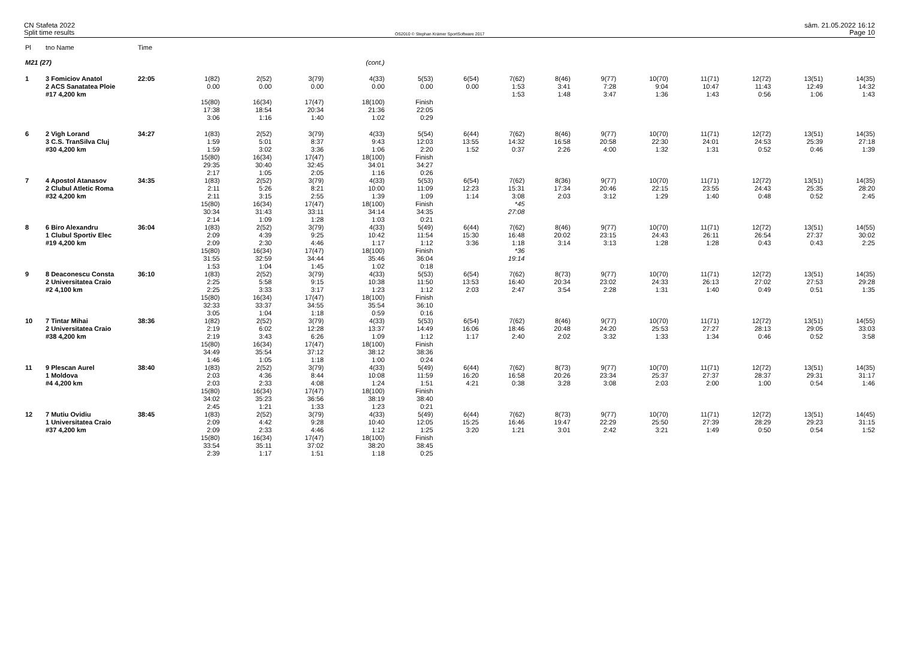CN Stafeta 2022
Split time results
OS2010 © Stephan Krämer SportSoftware 2017
sâm. 21.05.2022 16:12
Page 10
| Pl | tno Name | Time | | | | | | | | | | | | | | |
| --- | --- | --- | --- | --- | --- | --- | --- | --- | --- | --- | --- | --- | --- | --- | --- | --- |
| M21 (27) | | | (cont.) | | | | | | | | | | | | | |
| 1 | 3 Fomiciov Anatol 2 ACS Sanatatea Ploie #17 4,200 km | 22:05 | 1(82) 0.00 | 2(52) 0.00 | 3(79) 0.00 | 4(33) 0.00 | 5(53) 0.00 | 6(54) 0.00 | 7(62) 1:53 1:53 | 8(46) 3:41 1:48 | 9(77) 7:28 3:47 | 10(70) 9:04 1:36 | 11(71) 10:47 1:43 | 12(72) 11:43 0:56 | 13(51) 12:49 1:06 | 14(35) 14:32 1:43 |
| | | | 15(80) 17:38 3:06 | 16(34) 18:54 1:16 | 17(47) 20:34 1:40 | 18(100) 21:36 1:02 | Finish 22:05 0:29 | | | | | | | | | |
| 6 | 2 Vigh Lorand 3 C.S. TranSilva Cluj #30 4,200 km | 34:27 | 1(83) 1:59 1:59 | 2(52) 5:01 3:02 | 3(79) 8:37 3:36 | 4(33) 9:43 1:06 | 5(54) 12:03 2:20 | 6(44) 13:55 1:52 | 7(62) 14:32 0:37 | 8(46) 16:58 2:26 | 9(77) 20:58 4:00 | 10(70) 22:30 1:32 | 11(71) 24:01 1:31 | 12(72) 24:53 0:52 | 13(51) 25:39 0:46 | 14(35) 27:18 1:39 |
| | | | 15(80) 29:35 2:17 | 16(34) 30:40 1:05 | 17(47) 32:45 2:05 | 18(100) 34:01 1:16 | Finish 34:27 0:26 | | | | | | | | | |
| 7 | 4 Apostol Atanasov 2 Clubul Atletic Roma #32 4,200 km | 34:35 | 1(83) 2:11 2:11 | 2(52) 5:26 3:15 | 3(79) 8:21 2:55 | 4(33) 10:00 1:39 | 5(53) 11:09 1:09 | 6(54) 12:23 1:14 | 7(62) 15:31 3:08 | 8(36) 17:34 2:03 | 9(77) 20:46 3:12 | 10(70) 22:15 1:29 | 11(71) 23:55 1:40 | 12(72) 24:43 0:48 | 13(51) 25:35 0:52 | 14(35) 28:20 2:45 |
| | | | 15(80) 30:34 2:14 | 16(34) 31:43 1:09 | 17(47) 33:11 1:28 | 18(100) 34:14 1:03 | Finish 34:35 0:21 | | *45 27:08 | | | | | | | |
| 8 | 6 Biro Alexandru 1 Clubul Sportiv Elec #19 4,200 km | 36:04 | 1(83) 2:09 2:09 | 2(52) 4:39 2:30 | 3(79) 9:25 4:46 | 4(33) 10:42 1:17 | 5(49) 11:54 1:12 | 6(44) 15:30 3:36 | 7(62) 16:48 1:18 | 8(46) 20:02 3:14 | 9(77) 23:15 3:13 | 10(70) 24:43 1:28 | 11(71) 26:11 1:28 | 12(72) 26:54 0:43 | 13(51) 27:37 0:43 | 14(55) 30:02 2:25 |
| | | | 15(80) 31:55 1:53 | 16(34) 32:59 1:04 | 17(47) 34:44 1:45 | 18(100) 35:46 1:02 | Finish 36:04 0:18 | | *36 19:14 | | | | | | | |
| 9 | 8 Deaconescu Consta 2 Universitatea Craio #2 4,100 km | 36:10 | 1(83) 2:25 2:25 | 2(52) 5:58 3:33 | 3(79) 9:15 3:17 | 4(33) 10:38 1:23 | 5(53) 11:50 1:12 | 6(54) 13:53 2:03 | 7(62) 16:40 2:47 | 8(73) 20:34 3:54 | 9(77) 23:02 2:28 | 10(70) 24:33 1:31 | 11(71) 26:13 1:40 | 12(72) 27:02 0:49 | 13(51) 27:53 0:51 | 14(35) 29:28 1:35 |
| | | | 15(80) 32:33 3:05 | 16(34) 33:37 1:04 | 17(47) 34:55 1:18 | 18(100) 35:54 0:59 | Finish 36:10 0:16 | | | | | | | | | |
| 10 | 7 Tintar Mihai 2 Universitatea Craio #38 4,200 km | 38:36 | 1(82) 2:19 2:19 | 2(52) 6:02 3:43 | 3(79) 12:28 6:26 | 4(33) 13:37 1:09 | 5(53) 14:49 1:12 | 6(54) 16:06 1:17 | 7(62) 18:46 2:40 | 8(46) 20:48 2:02 | 9(77) 24:20 3:32 | 10(70) 25:53 1:33 | 11(71) 27:27 1:34 | 12(72) 28:13 0:46 | 13(51) 29:05 0:52 | 14(55) 33:03 3:58 |
| | | | 15(80) 34:49 1:46 | 16(34) 35:54 1:05 | 17(47) 37:12 1:18 | 18(100) 38:12 1:00 | Finish 38:36 0:24 | | | | | | | | | |
| 11 | 9 Plescan Aurel 1 Moldova #4 4,200 km | 38:40 | 1(83) 2:03 2:03 | 2(52) 4:36 2:33 | 3(79) 8:44 4:08 | 4(33) 10:08 1:24 | 5(49) 11:59 1:51 | 6(44) 16:20 4:21 | 7(62) 16:58 0:38 | 8(73) 20:26 3:28 | 9(77) 23:34 3:08 | 10(70) 25:37 2:03 | 11(71) 27:37 2:00 | 12(72) 28:37 1:00 | 13(51) 29:31 0:54 | 14(35) 31:17 1:46 |
| | | | 15(80) 34:02 2:45 | 16(34) 35:23 1:21 | 17(47) 36:56 1:33 | 18(100) 38:19 1:23 | Finish 38:40 0:21 | | | | | | | | | |
| 12 | 7 Mutiu Ovidiu 1 Universitatea Craio #37 4,200 km | 38:45 | 1(83) 2:09 2:09 | 2(52) 4:42 2:33 | 3(79) 9:28 4:46 | 4(33) 10:40 1:12 | 5(49) 12:05 1:25 | 6(44) 15:25 3:20 | 7(62) 16:46 1:21 | 8(73) 19:47 3:01 | 9(77) 22:29 2:42 | 10(70) 25:50 3:21 | 11(71) 27:39 1:49 | 12(72) 28:29 0:50 | 13(51) 29:23 0:54 | 14(45) 31:15 1:52 |
| | | | 15(80) 33:54 2:39 | 16(34) 35:11 1:17 | 17(47) 37:02 1:51 | 18(100) 38:20 1:18 | Finish 38:45 0:25 | | | | | | | | | |